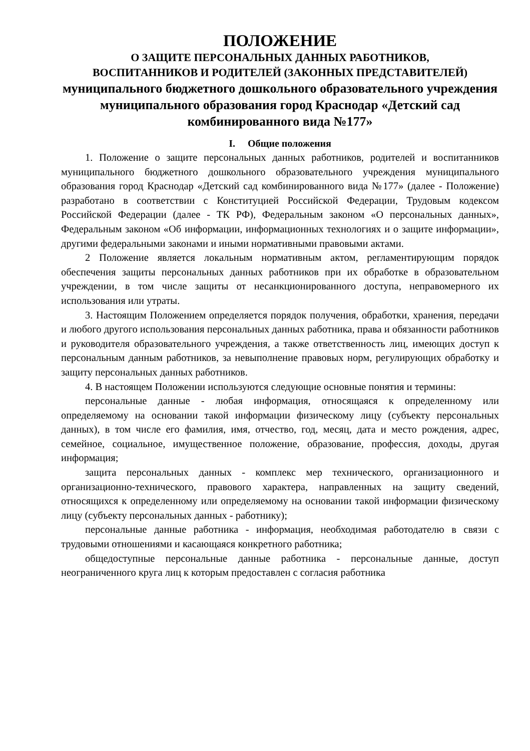ПОЛОЖЕНИЕ
О ЗАЩИТЕ ПЕРСОНАЛЬНЫХ ДАННЫХ РАБОТНИКОВ,
ВОСПИТАННИКОВ И РОДИТЕЛЕЙ (ЗАКОННЫХ ПРЕДСТАВИТЕЛЕЙ)
муниципального бюджетного дошкольного образовательного учреждения муниципального образования город Краснодар «Детский сад комбинированного вида №177»
I. Общие положения
1. Положение о защите персональных данных работников, родителей и воспитанников муниципального бюджетного дошкольного образовательного учреждения муниципального образования город Краснодар «Детский сад комбинированного вида №177» (далее - Положение) разработано в соответствии с Конституцией Российской Федерации, Трудовым кодексом Российской Федерации (далее - ТК РФ), Федеральным законом «О персональных данных», Федеральным законом «Об информации, информационных технологиях и о защите информации», другими федеральными законами и иными нормативными правовыми актами.
2 Положение является локальным нормативным актом, регламентирующим порядок обеспечения защиты персональных данных работников при их обработке в образовательном учреждении, в том числе защиты от несанкционированного доступа, неправомерного их использования или утраты.
3. Настоящим Положением определяется порядок получения, обработки, хранения, передачи и любого другого использования персональных данных работника, права и обязанности работников и руководителя образовательного учреждения, а также ответственность лиц, имеющих доступ к персональным данным работников, за невыполнение правовых норм, регулирующих обработку и защиту персональных данных работников.
4. В настоящем Положении используются следующие основные понятия и термины:
персональные данные - любая информация, относящаяся к определенному или определяемому на основании такой информации физическому лицу (субъекту персональных данных), в том числе его фамилия, имя, отчество, год, месяц, дата и место рождения, адрес, семейное, социальное, имущественное положение, образование, профессия, доходы, другая информация;
защита персональных данных - комплекс мер технического, организационного и организационно-технического, правового характера, направленных на защиту сведений, относящихся к определенному или определяемому на основании такой информации физическому лицу (субъекту персональных данных - работнику);
персональные данные работника - информация, необходимая работодателю в связи с трудовыми отношениями и касающаяся конкретного работника;
общедоступные персональные данные работника - персональные данные, доступ неограниченного круга лиц к которым предоставлен с согласия работника